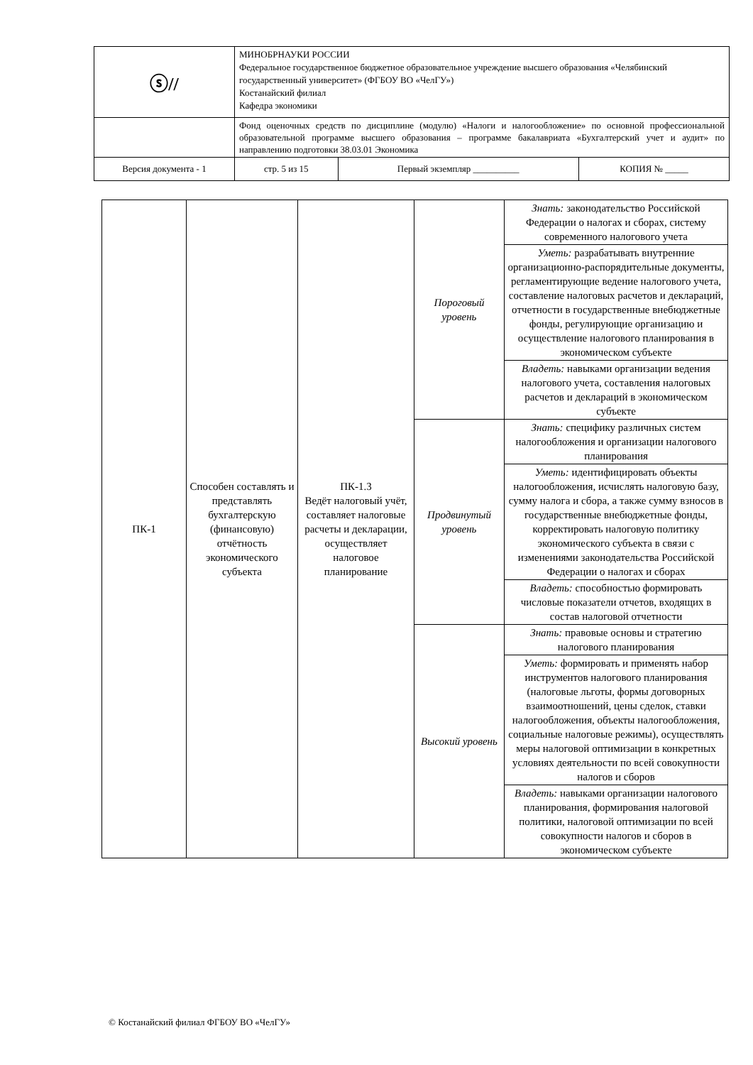| ⓢ// | МИНОБРНАУКИ РОССИИ Федеральное государственное бюджетное образовательное учреждение высшего образования «Челябинский государственный университет» (ФГБОУ ВО «ЧелГУ») Костанайский филиал Кафедра экономики | | | |
| | Фонд оценочных средств по дисциплине (модулю) «Налоги и налогообложение» по основной профессиональной образовательной программе высшего образования – программе бакалавриата «Бухгалтерский учет и аудит» по направлению подготовки 38.03.01 Экономика | | | |
| Версия документа - 1 | | стр. 5 из 15 | Первый экземпляр __________ | КОПИЯ № _____ |
| ПК-1 | Способен составлять и представлять бухгалтерскую (финансовую) отчётность экономического субъекта | ПК-1.3 Ведёт налоговый учёт, составляет налоговые расчеты и декларации, осуществляет налоговое планирование | Пороговый уровень | Знать: законодательство Российской Федерации о налогах и сборах, систему современного налогового учета |
| | | | | Уметь: разрабатывать внутренние организационно-распорядительные документы, регламентирующие ведение налогового учета, составление налоговых расчетов и деклараций, отчетности в государственные внебюджетные фонды, регулирующие организацию и осуществление налогового планирования в экономическом субъекте |
| | | | | Владеть: навыками организации ведения налогового учета, составления налоговых расчетов и деклараций в экономическом субъекте |
| | | | Продвинутый уровень | Знать: специфику различных систем налогообложения и организации налогового планирования |
| | | | | Уметь: идентифицировать объекты налогообложения, исчислять налоговую базу, сумму налога и сбора, а также сумму взносов в государственные внебюджетные фонды, корректировать налоговую политику экономического субъекта в связи с изменениями законодательства Российской Федерации о налогах и сборах |
| | | | | Владеть: способностью формировать числовые показатели отчетов, входящих в состав налоговой отчетности |
| | | | Высокий уровень | Знать: правовые основы и стратегию налогового планирования |
| | | | | Уметь: формировать и применять набор инструментов налогового планирования (налоговые льготы, формы договорных взаимоотношений, цены сделок, ставки налогообложения, объекты налогообложения, социальные налоговые режимы), осуществлять меры налоговой оптимизации в конкретных условиях деятельности по всей совокупности налогов и сборов |
| | | | | Владеть: навыками организации налогового планирования, формирования налоговой политики, налоговой оптимизации по всей совокупности налогов и сборов в экономическом субъекте |
© Костанайский филиал ФГБОУ ВО «ЧелГУ»